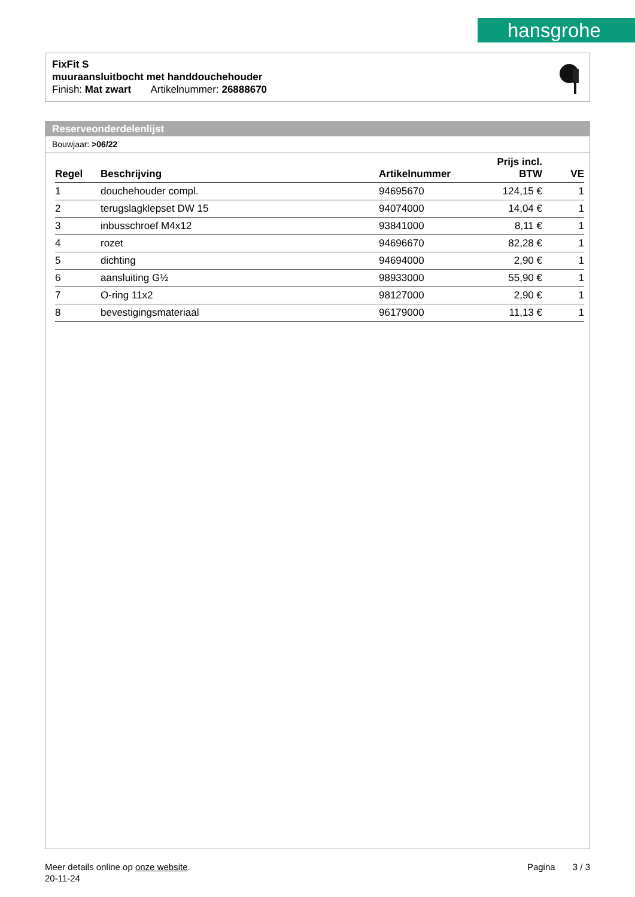hansgrohe
FixFit S
muuraansluitbocht met handdouchehouder
Finish: Mat zwart Artikelnummer: 26888670
Reserveonderdelenlijst
Bouwjaar: >06/22
| Regel | Beschrijving | Artikelnummer | Prijs incl. BTW | VE |
| --- | --- | --- | --- | --- |
| 1 | douchehouder compl. | 94695670 | 124,15 € | 1 |
| 2 | terugslagklepset DW 15 | 94074000 | 14,04 € | 1 |
| 3 | inbusschroef M4x12 | 93841000 | 8,11 € | 1 |
| 4 | rozet | 94696670 | 82,28 € | 1 |
| 5 | dichting | 94694000 | 2,90 € | 1 |
| 6 | aansluiting G½ | 98933000 | 55,90 € | 1 |
| 7 | O-ring 11x2 | 98127000 | 2,90 € | 1 |
| 8 | bevestigingsmateriaal | 96179000 | 11,13 € | 1 |
Pagina 3 / 3
Meer details online op onze website.
20-11-24